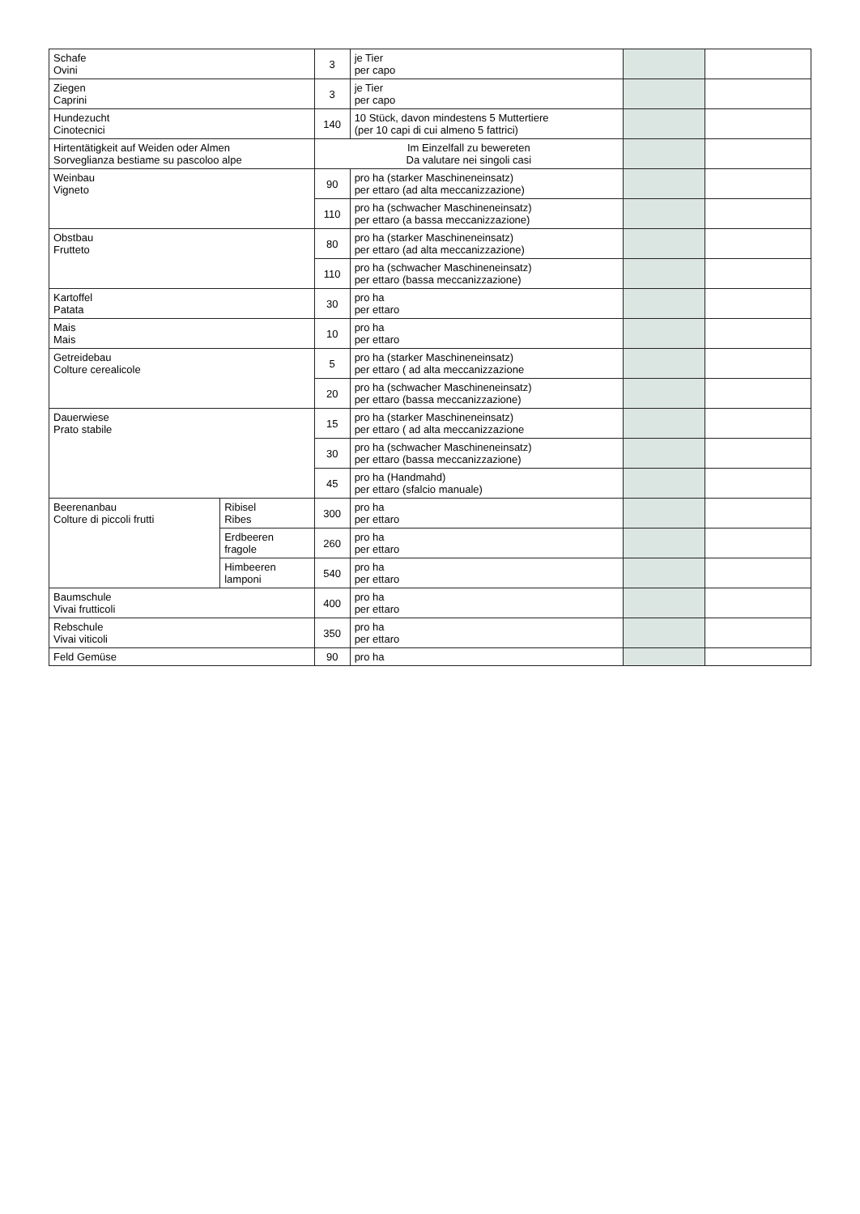| Schafe Ovini | | 3 | je Tier per capo | | |
| Ziegen Caprini | | 3 | je Tier per capo | | |
| Hundezucht Cinotecnici | | 140 | 10 Stück, davon mindestens 5 Muttertiere (per 10 capi di cui almeno 5 fattrici) | | |
| Hirtentätigkeit auf Weiden oder Almen Sorveglianza bestiame su pascoloo alpe | | Im Einzelfall zu bewereten Da valutare nei singoli casi | | | |
| Weinbau Vigneto | | 90 | pro ha (starker Maschineneinsatz) per ettaro (ad alta meccanizzazione) | | |
| | | 110 | pro ha (schwacher Maschineneinsatz) per ettaro (a bassa meccanizzazione) | | |
| Obstbau Frutteto | | 80 | pro ha (starker Maschineneinsatz) per ettaro (ad alta meccanizzazione) | | |
| | | 110 | pro ha (schwacher Maschineneinsatz) per ettaro (bassa meccanizzazione) | | |
| Kartoffel Patata | | 30 | pro ha per ettaro | | |
| Mais Mais | | 10 | pro ha per ettaro | | |
| Getreidebau Colture cerealicole | | 5 | pro ha (starker Maschineneinsatz) per ettaro ( ad alta meccanizzazione | | |
| | | 20 | pro ha (schwacher Maschineneinsatz) per ettaro (bassa meccanizzazione) | | |
| Dauerwiese Prato stabile | | 15 | pro ha (starker Maschineneinsatz) per ettaro ( ad alta meccanizzazione | | |
| | | 30 | pro ha (schwacher Maschineneinsatz) per ettaro (bassa meccanizzazione) | | |
| | | 45 | pro ha (Handmahd) per ettaro (sfalcio manuale) | | |
| Beerenanbau Colture di piccoli frutti | Ribisel Ribes | 300 | pro ha per ettaro | | |
| | Erdbeeren fragole | 260 | pro ha per ettaro | | |
| | Himbeeren lamponi | 540 | pro ha per ettaro | | |
| Baumschule Vivai frutticoli | | 400 | pro ha per ettaro | | |
| Rebschule Vivai viticoli | | 350 | pro ha per ettaro | | |
| Feld Gemüse | | 90 | pro ha | | |